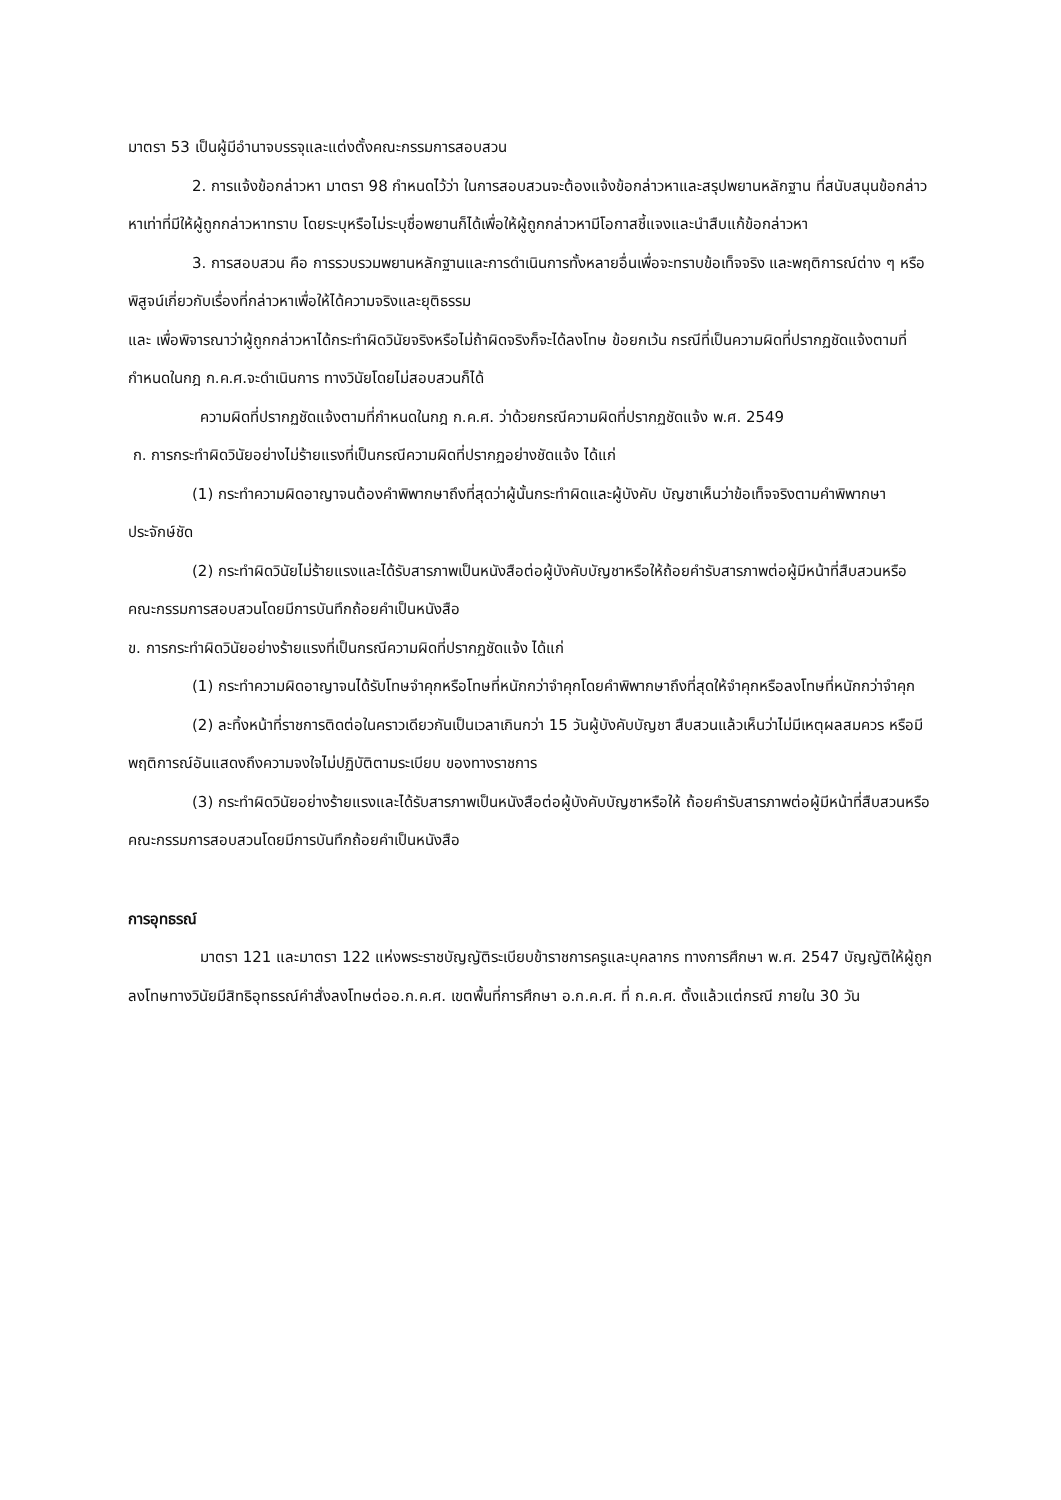มาตรา 53 เป็นผู้มีอำนาจบรรจุและแต่งตั้งคณะกรรมการสอบสวน
2. การแจ้งข้อกล่าวหา มาตรา 98 กำหนดไว้ว่า ในการสอบสวนจะต้องแจ้งข้อกล่าวหาและสรุปพยานหลักฐาน ที่สนับสนุนข้อกล่าวหาเท่าที่มีให้ผู้ถูกกล่าวหาทราบ โดยระบุหรือไม่ระบุชื่อพยานก็ได้เพื่อให้ผู้ถูกกล่าวหามีโอกาสชี้แจงและนำสืบแก้ข้อกล่าวหา
3. การสอบสวน คือ การรวบรวมพยานหลักฐานและการดำเนินการทั้งหลายอื่นเพื่อจะทราบข้อเท็จจริง และพฤติการณ์ต่าง ๆ หรือพิสูจน์เกี่ยวกับเรื่องที่กล่าวหาเพื่อให้ได้ความจริงและยุติธรรม
และ เพื่อพิจารณาว่าผู้ถูกกล่าวหาได้กระทำผิดวินัยจริงหรือไม่ถ้าผิดจริงก็จะได้ลงโทษ ข้อยกเว้น กรณีที่เป็นความผิดที่ปรากฏชัดแจ้งตามที่กำหนดในกฎ ก.ค.ศ.จะดำเนินการ ทางวินัยโดยไม่สอบสวนก็ได้
ความผิดที่ปรากฏชัดแจ้งตามที่กำหนดในกฎ ก.ค.ศ. ว่าด้วยกรณีความผิดที่ปรากฏชัดแจ้ง พ.ศ. 2549
ก. การกระทำผิดวินัยอย่างไม่ร้ายแรงที่เป็นกรณีความผิดที่ปรากฏอย่างชัดแจ้ง ได้แก่
(1) กระทำความผิดอาญาจนต้องคำพิพากษาถึงที่สุดว่าผู้นั้นกระทำผิดและผู้บังคับ บัญชาเห็นว่าข้อเท็จจริงตามคำพิพากษาประจักษ์ชัด
(2) กระทำผิดวินัยไม่ร้ายแรงและได้รับสารภาพเป็นหนังสือต่อผู้บังคับบัญชาหรือให้ถ้อยคำรับสารภาพต่อผู้มีหน้าที่สืบสวนหรือคณะกรรมการสอบสวนโดยมีการบันทึกถ้อยคำเป็นหนังสือ
ข. การกระทำผิดวินัยอย่างร้ายแรงที่เป็นกรณีความผิดที่ปรากฏชัดแจ้ง ได้แก่
(1) กระทำความผิดอาญาจนได้รับโทษจำคุกหรือโทษที่หนักกว่าจำคุกโดยคำพิพากษาถึงที่สุดให้จำคุกหรือลงโทษที่หนักกว่าจำคุก
(2) ละทิ้งหน้าที่ราชการติดต่อในคราวเดียวกันเป็นเวลาเกินกว่า 15 วันผู้บังคับบัญชา สืบสวนแล้วเห็นว่าไม่มีเหตุผลสมควร หรือมีพฤติการณ์อันแสดงถึงความจงใจไม่ปฏิบัติตามระเบียบ ของทางราชการ
(3) กระทำผิดวินัยอย่างร้ายแรงและได้รับสารภาพเป็นหนังสือต่อผู้บังคับบัญชาหรือให้ ถ้อยคำรับสารภาพต่อผู้มีหน้าที่สืบสวนหรือคณะกรรมการสอบสวนโดยมีการบันทึกถ้อยคำเป็นหนังสือ
การอุทธรณ์
มาตรา 121 และมาตรา 122 แห่งพระราชบัญญัติระเบียบข้าราชการครูและบุคลากร ทางการศึกษา พ.ศ. 2547 บัญญัติให้ผู้ถูกลงโทษทางวินัยมีสิทธิอุทธรณ์คำสั่งลงโทษต่ออ.ก.ค.ศ. เขตพื้นที่การศึกษา อ.ก.ค.ศ. ที่ ก.ค.ศ. ตั้งแล้วแต่กรณี ภายใน 30 วัน